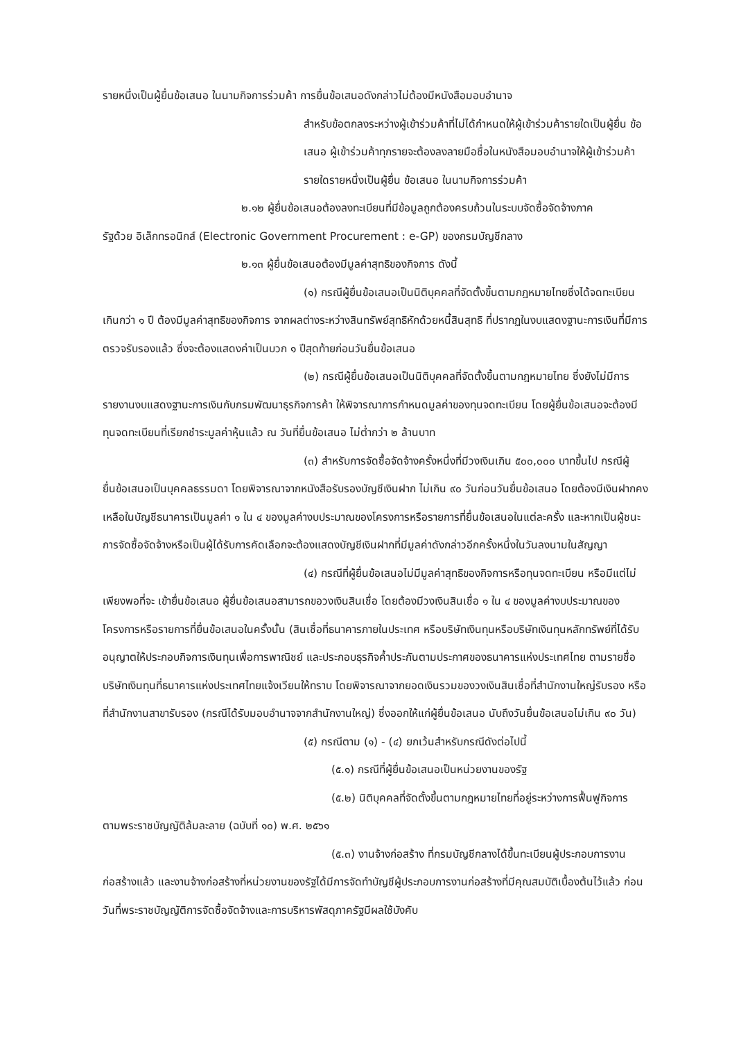รายหนึ่งเป็นผู้ยื่นข้อเสนอ ในนามกิจการร่วมค้า การยื่นข้อเสนอดังกล่าวไม่ต้องมีหนังสือมอบอำนาจ
สำหรับข้อตกลงระหว่างผู้เข้าร่วมค้าที่ไม่ได้กำหนดให้ผู้เข้าร่วมค้ารายใดเป็นผู้ยื่น ข้อเสนอ ผู้เข้าร่วมค้าทุกรายจะต้องลงลายมือชื่อในหนังสือมอบอำนาจให้ผู้เข้าร่วมค้ารายใดรายหนึ่งเป็นผู้ยื่น ข้อเสนอ ในนามกิจการร่วมค้า
๒.๑๒ ผู้ยื่นข้อเสนอต้องลงทะเบียนที่มีข้อมูลถูกต้องครบถ้วนในระบบจัดซื้อจัดจ้างภาค
รัฐด้วย อิเล็กทรอนิกส์ (Electronic Government Procurement : e-GP) ของกรมบัญชีกลาง
๒.๑๓ ผู้ยื่นข้อเสนอต้องมีมูลค่าสุทธิของกิจการ ดังนี้
(๑) กรณีผู้ยื่นข้อเสนอเป็นนิติบุคคลที่จัดตั้งขึ้นตามกฎหมายไทยซึ่งได้จดทะเบียน
เกินกว่า ๑ ปี ต้องมีมูลค่าสุทธิของกิจการ จากผลต่างระหว่างสินทรัพย์สุทธิหักด้วยหนี้สินสุทธิ ที่ปรากฏในงบแสดงฐานะการเงินที่มีการตรวจรับรองแล้ว ซึ่งจะต้องแสดงค่าเป็นบวก ๑ ปีสุดท้ายก่อนวันยื่นข้อเสนอ
(๒) กรณีผู้ยื่นข้อเสนอเป็นนิติบุคคลที่จัดตั้งขึ้นตามกฎหมายไทย ซึ่งยังไม่มีการ
รายงานงบแสดงฐานะการเงินกับกรมพัฒนาธุรกิจการค้า ให้พิจารณาการกำหนดมูลค่าของทุนจดทะเบียน โดยผู้ยื่นข้อเสนอจะต้องมีทุนจดทะเบียนที่เรียกชำระมูลค่าหุ้นแล้ว ณ วันที่ยื่นข้อเสนอ ไม่ต่ำกว่า ๒ ล้านบาท
(๓) สำหรับการจัดซื้อจัดจ้างครั้งหนึ่งที่มีวงเงินเกิน ๕๐๐,๐๐๐ บาทขึ้นไป กรณีผู้
ยื่นข้อเสนอเป็นบุคคลธรรมดา โดยพิจารณาจากหนังสือรับรองบัญชีเงินฝาก ไม่เกิน ๙๐ วันก่อนวันยื่นข้อเสนอ โดยต้องมีเงินฝากคงเหลือในบัญชีธนาคารเป็นมูลค่า ๑ ใน ๔ ของมูลค่างบประมาณของโครงการหรือรายการที่ยื่นข้อเสนอในแต่ละครั้ง และหากเป็นผู้ชนะการจัดซื้อจัดจ้างหรือเป็นผู้ได้รับการคัดเลือกจะต้องแสดงบัญชีเงินฝากที่มีมูลค่าดังกล่าวอีกครั้งหนึ่งในวันลงนามในสัญญา
(๔) กรณีที่ผู้ยื่นข้อเสนอไม่มีมูลค่าสุทธิของกิจการหรือทุนจดทะเบียน หรือมีแต่ไม่
เพียงพอที่จะ เข้ายื่นข้อเสนอ ผู้ยื่นข้อเสนอสามารถขอวงเงินสินเชื่อ โดยต้องมีวงเงินสินเชื่อ ๑ ใน ๔ ของมูลค่างบประมาณของโครงการหรือรายการที่ยื่นข้อเสนอในครั้งนั้น (สินเชื่อที่ธนาคารภายในประเทศ หรือบริษัทเงินทุนหรือบริษัทเงินทุนหลักทรัพย์ที่ได้รับอนุญาตให้ประกอบกิจการเงินทุนเพื่อการพาณิชย์ และประกอบธุรกิจค้ำประกันตามประกาศของธนาคารแห่งประเทศไทย ตามรายชื่อบริษัทเงินทุนที่ธนาคารแห่งประเทศไทยแจ้งเวียนให้ทราบ โดยพิจารณาจากยอดเงินรวมของวงเงินสินเชื่อที่สำนักงานใหญ่รับรอง หรือที่สำนักงานสาขารับรอง (กรณีได้รับมอบอำนาจจากสำนักงานใหญ่) ซึ่งออกให้แก่ผู้ยื่นข้อเสนอ นับถึงวันยื่นข้อเสนอไม่เกิน ๙๐ วัน)
(๕) กรณีตาม (๑) - (๔) ยกเว้นสำหรับกรณีดังต่อไปนี้
(๕.๑) กรณีที่ผู้ยื่นข้อเสนอเป็นหน่วยงานของรัฐ
(๕.๒) นิติบุคคลที่จัดตั้งขึ้นตามกฎหมายไทยที่อยู่ระหว่างการฟื้นฟูกิจการ
ตามพระราชบัญญัติล้มละลาย (ฉบับที่ ๑๐) พ.ศ. ๒๕๖๑
(๕.๓) งานจ้างก่อสร้าง ที่กรมบัญชีกลางได้ขึ้นทะเบียนผู้ประกอบการงาน
ก่อสร้างแล้ว และงานจ้างก่อสร้างที่หน่วยงานของรัฐได้มีการจัดทำบัญชีผู้ประกอบการงานก่อสร้างที่มีคุณสมบัติเบื้องต้นไว้แล้ว ก่อนวันที่พระราชบัญญัติการจัดซื้อจัดจ้างและการบริหารพัสดุภาครัฐมีผลใช้บังคับ